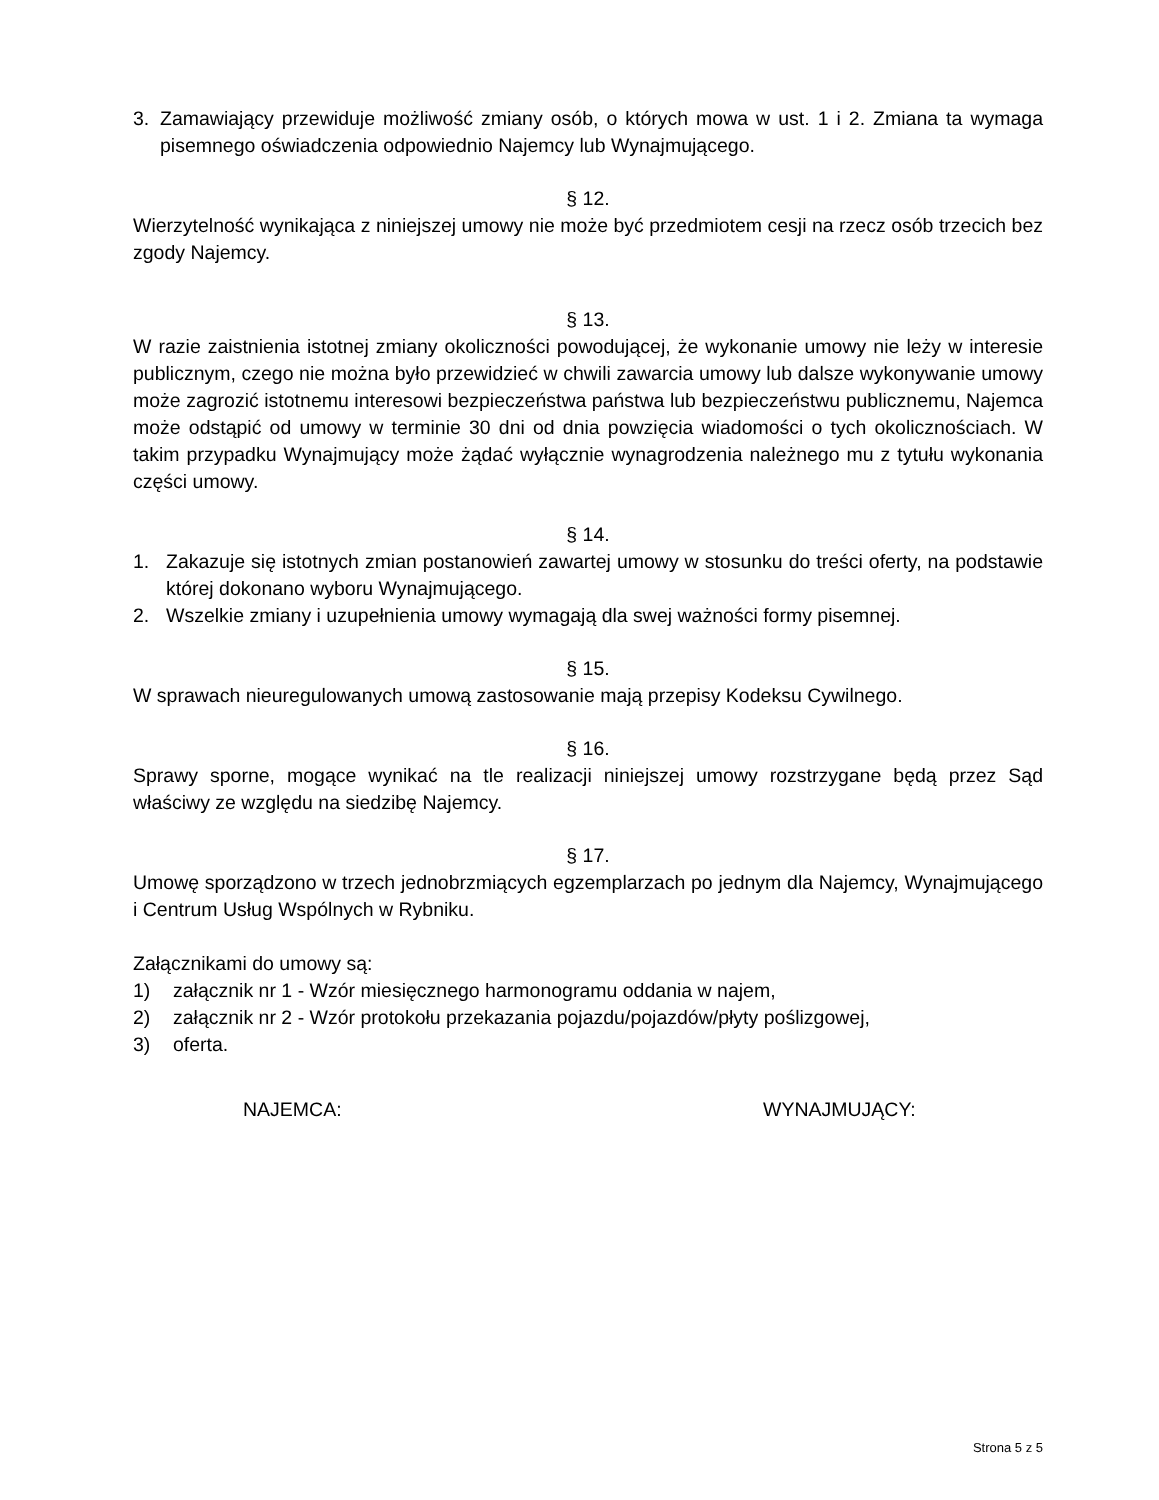3. Zamawiający przewiduje możliwość zmiany osób, o których mowa w ust. 1 i 2. Zmiana ta wymaga pisemnego oświadczenia odpowiednio Najemcy lub Wynajmującego.
§ 12.
Wierzytelność wynikająca z niniejszej umowy nie może być przedmiotem cesji na rzecz osób trzecich bez zgody Najemcy.
§ 13.
W razie zaistnienia istotnej zmiany okoliczności powodującej, że wykonanie umowy nie leży w interesie publicznym, czego nie można było przewidzieć w chwili zawarcia umowy lub dalsze wykonywanie umowy może zagrozić istotnemu interesowi bezpieczeństwa państwa lub bezpieczeństwu publicznemu, Najemca może odstąpić od umowy w terminie 30 dni od dnia powzięcia wiadomości o tych okolicznościach. W takim przypadku Wynajmujący może żądać wyłącznie wynagrodzenia należnego mu z tytułu wykonania części umowy.
§ 14.
1. Zakazuje się istotnych zmian postanowień zawartej umowy w stosunku do treści oferty, na podstawie której dokonano wyboru Wynajmującego.
2. Wszelkie zmiany i uzupełnienia umowy wymagają dla swej ważności formy pisemnej.
§ 15.
W sprawach nieuregulowanych umową zastosowanie mają przepisy Kodeksu Cywilnego.
§ 16.
Sprawy sporne, mogące wynikać na tle realizacji niniejszej umowy rozstrzygane będą przez Sąd właściwy ze względu na siedzibę Najemcy.
§ 17.
Umowę sporządzono w trzech jednobrzmiących egzemplarzach po jednym dla Najemcy, Wynajmującego i Centrum Usług Wspólnych w Rybniku.
Załącznikami do umowy są:
1) załącznik nr 1 - Wzór miesięcznego harmonogramu oddania w najem,
2) załącznik nr 2 - Wzór protokołu przekazania pojazdu/pojazdów/płyty poślizgowej,
3) oferta.
NAJEMCA: WYNAJMUJĄCY:
Strona 5 z 5